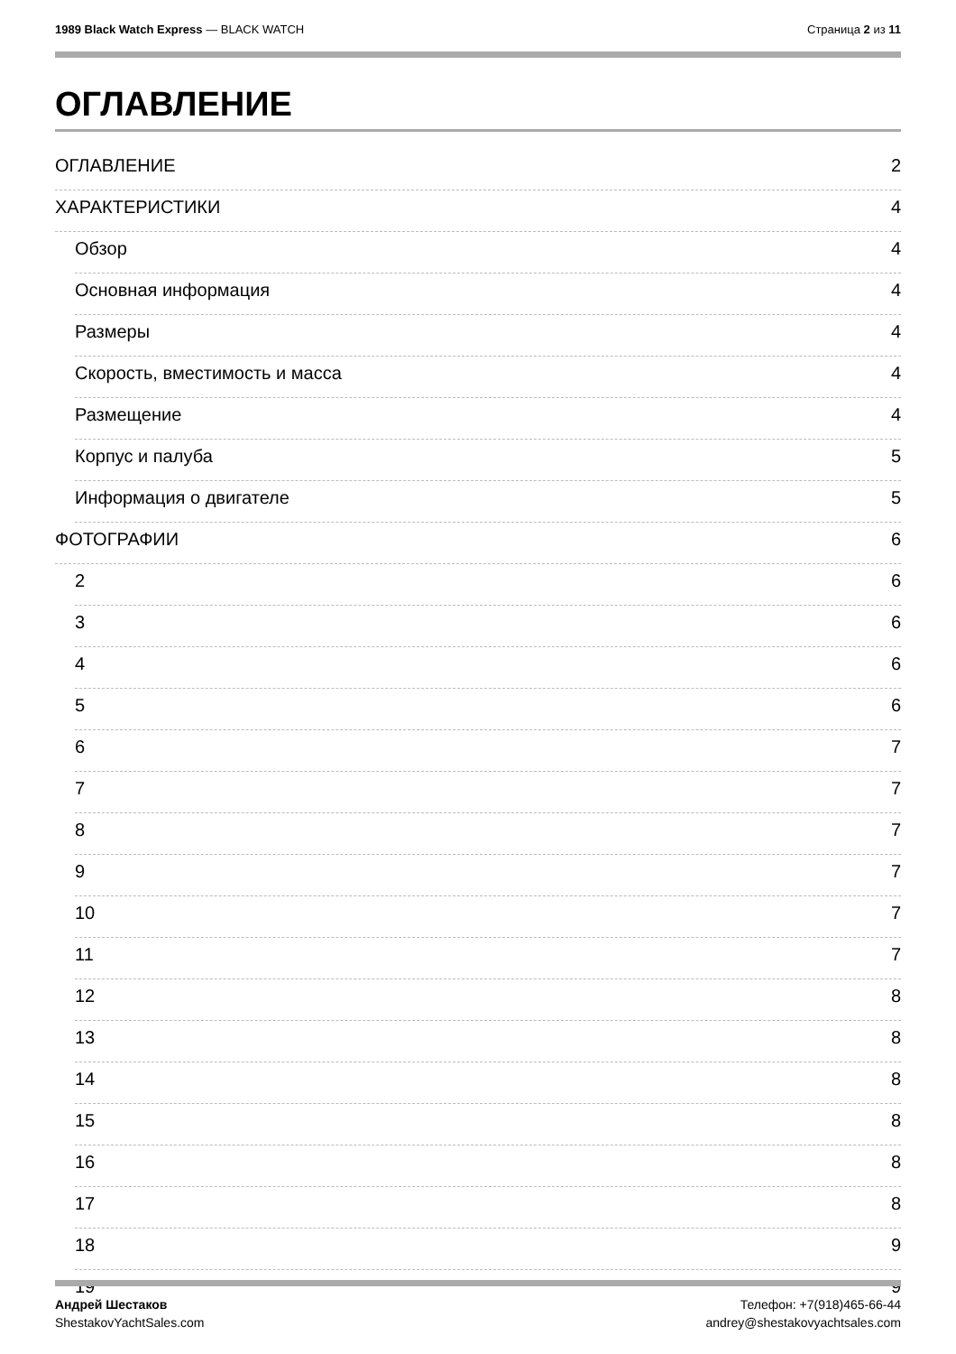1989 Black Watch Express — BLACK WATCH
Страница 2 из 11
ОГЛАВЛЕНИЕ
ОГЛАВЛЕНИЕ 2
ХАРАКТЕРИСТИКИ 4
Обзор 4
Основная информация 4
Размеры 4
Скорость, вместимость и масса 4
Размещение 4
Корпус и палуба 5
Информация о двигателе 5
ФОТОГРАФИИ 6
2 6
3 6
4 6
5 6
6 7
7 7
8 7
9 7
10 7
11 7
12 8
13 8
14 8
15 8
16 8
17 8
18 9
19 9
Андрей Шестаков
ShestakovYachtSales.com
Телефон: +7(918)465-66-44
andrey@shestakovyachtsales.com